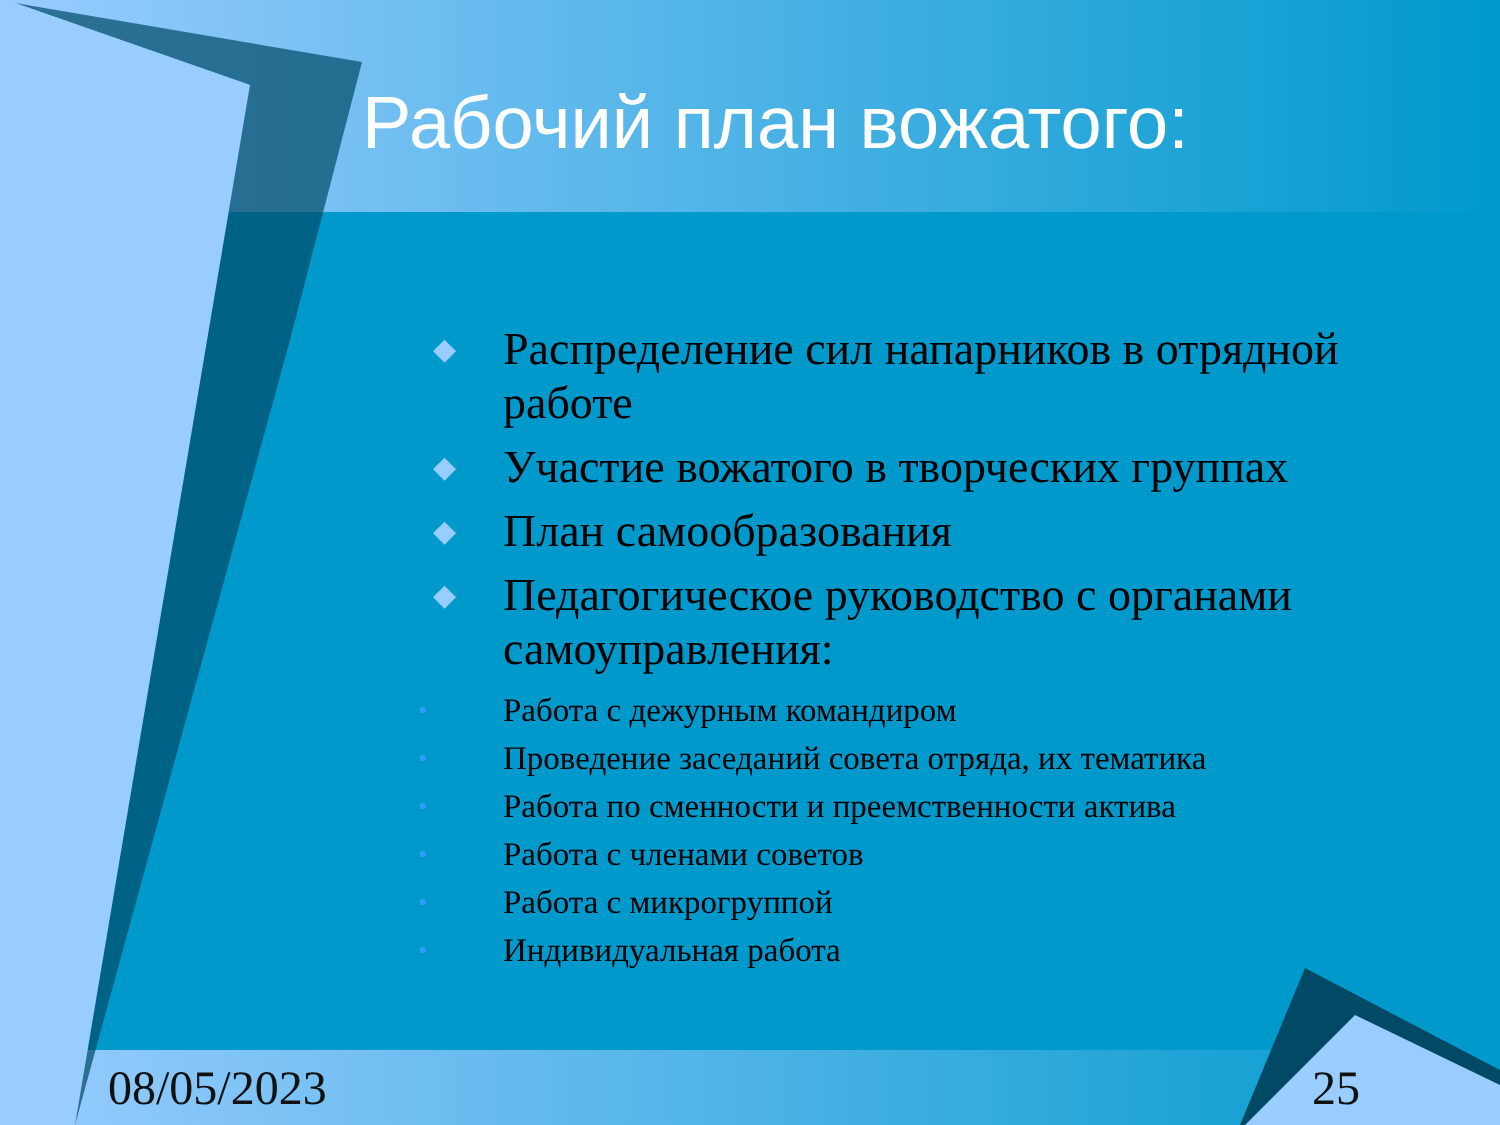Рабочий план вожатого:
◆ Распределение сил напарников в отрядной работе
◆ Участие вожатого в творческих группах
◆ План самообразования
◆ Педагогическое руководство с органами самоуправления:
▪ Работа с дежурным командиром
▪ Проведение заседаний совета отряда, их тематика
▪ Работа по сменности и преемственности актива
▪ Работа с членами советов
▪ Работа с микрогруппой
▪ Индивидуальная работа
08/05/2023 25